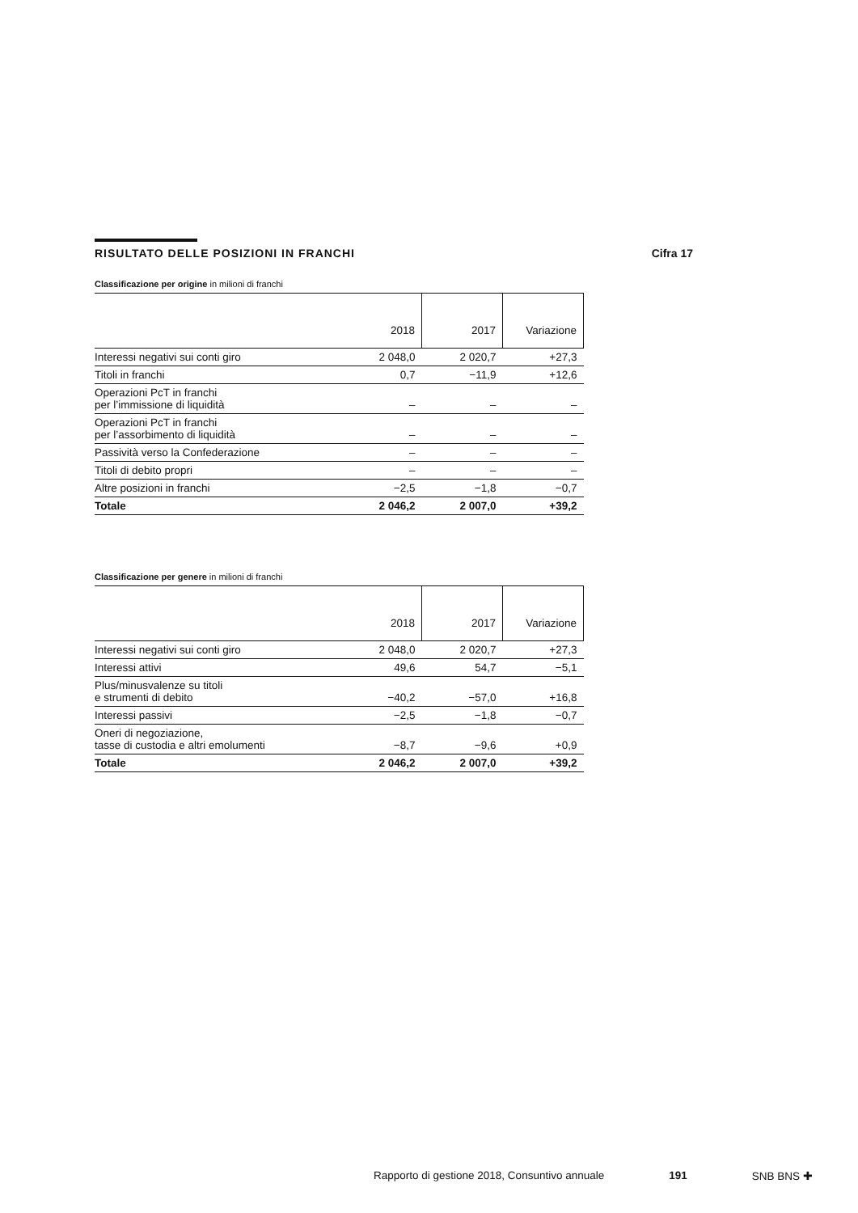RISULTATO DELLE POSIZIONI IN FRANCHI
Cifra 17
Classificazione per origine in milioni di franchi
| | 2018 | 2017 | Variazione |
| --- | --- | --- | --- |
| Interessi negativi sui conti giro | 2 048,0 | 2 020,7 | +27,3 |
| Titoli in franchi | 0,7 | −11,9 | +12,6 |
| Operazioni PcT in franchi per l’immissione di liquidità | – | – | – |
| Operazioni PcT in franchi per l’assorbimento di liquidità | – | – | – |
| Passività verso la Confederazione | – | – | – |
| Titoli di debito propri | – | – | – |
| Altre posizioni in franchi | −2,5 | −1,8 | −0,7 |
| Totale | 2 046,2 | 2 007,0 | +39,2 |
Classificazione per genere in milioni di franchi
| | 2018 | 2017 | Variazione |
| --- | --- | --- | --- |
| Interessi negativi sui conti giro | 2 048,0 | 2 020,7 | +27,3 |
| Interessi attivi | 49,6 | 54,7 | −5,1 |
| Plus/minusvalenze su titoli e strumenti di debito | −40,2 | −57,0 | +16,8 |
| Interessi passivi | −2,5 | −1,8 | −0,7 |
| Oneri di negoziazione, tasse di custodia e altri emolumenti | −8,7 | −9,6 | +0,9 |
| Totale | 2 046,2 | 2 007,0 | +39,2 |
Rapporto di gestione 2018, Consuntivo annuale 191 SNB BNS ✚